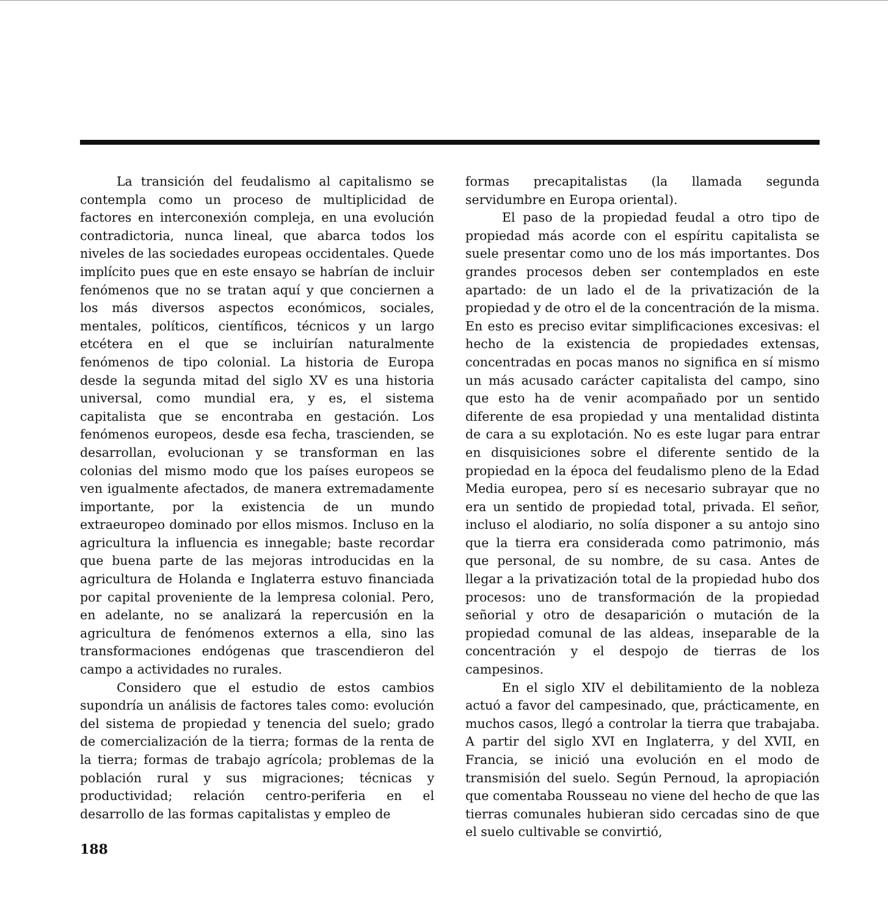La transición del feudalismo al capitalismo se contempla como un proceso de multiplicidad de factores en interconexión compleja, en una evolución contradictoria, nunca lineal, que abarca todos los niveles de las sociedades europeas occidentales. Quede implícito pues que en este ensayo se habrían de incluir fenómenos que no se tratan aquí y que conciernen a los más diversos aspectos económicos, sociales, mentales, políticos, científicos, técnicos y un largo etcétera en el que se incluirían naturalmente fenómenos de tipo colonial. La historia de Europa desde la segunda mitad del siglo XV es una historia universal, como mundial era, y es, el sistema capitalista que se encontraba en gestación. Los fenómenos europeos, desde esa fecha, trascienden, se desarrollan, evolucionan y se transforman en las colonias del mismo modo que los países europeos se ven igualmente afectados, de manera extremadamente importante, por la existencia de un mundo extraeuropeo dominado por ellos mismos. Incluso en la agricultura la influencia es innegable; baste recordar que buena parte de las mejoras introducidas en la agricultura de Holanda e Inglaterra estuvo financiada por capital proveniente de la lempresa colonial. Pero, en adelante, no se analizará la repercusión en la agricultura de fenómenos externos a ella, sino las transformaciones endógenas que trascendieron del campo a actividades no rurales.
Considero que el estudio de estos cambios supondría un análisis de factores tales como: evolución del sistema de propiedad y tenencia del suelo; grado de comercialización de la tierra; formas de la renta de la tierra; formas de trabajo agrícola; problemas de la población rural y sus migraciones; técnicas y productividad; relación centro-periferia en el desarrollo de las formas capitalistas y empleo de
formas precapitalistas (la llamada segunda servidumbre en Europa oriental).
El paso de la propiedad feudal a otro tipo de propiedad más acorde con el espíritu capitalista se suele presentar como uno de los más importantes. Dos grandes procesos deben ser contemplados en este apartado: de un lado el de la privatización de la propiedad y de otro el de la concentración de la misma. En esto es preciso evitar simplificaciones excesivas: el hecho de la existencia de propiedades extensas, concentradas en pocas manos no significa en sí mismo un más acusado carácter capitalista del campo, sino que esto ha de venir acompañado por un sentido diferente de esa propiedad y una mentalidad distinta de cara a su explotación. No es este lugar para entrar en disquisiciones sobre el diferente sentido de la propiedad en la época del feudalismo pleno de la Edad Media europea, pero sí es necesario subrayar que no era un sentido de propiedad total, privada. El señor, incluso el alodiario, no solía disponer a su antojo sino que la tierra era considerada como patrimonio, más que personal, de su nombre, de su casa. Antes de llegar a la privatización total de la propiedad hubo dos procesos: uno de transformación de la propiedad señorial y otro de desaparición o mutación de la propiedad comunal de las aldeas, inseparable de la concentración y el despojo de tierras de los campesinos.
En el siglo XIV el debilitamiento de la nobleza actuó a favor del campesinado, que, prácticamente, en muchos casos, llegó a controlar la tierra que trabajaba. A partir del siglo XVI en Inglaterra, y del XVII, en Francia, se inició una evolución en el modo de transmisión del suelo. Según Pernoud, la apropiación que comentaba Rousseau no viene del hecho de que las tierras comunales hubieran sido cercadas sino de que el suelo cultivable se convirtió,
188